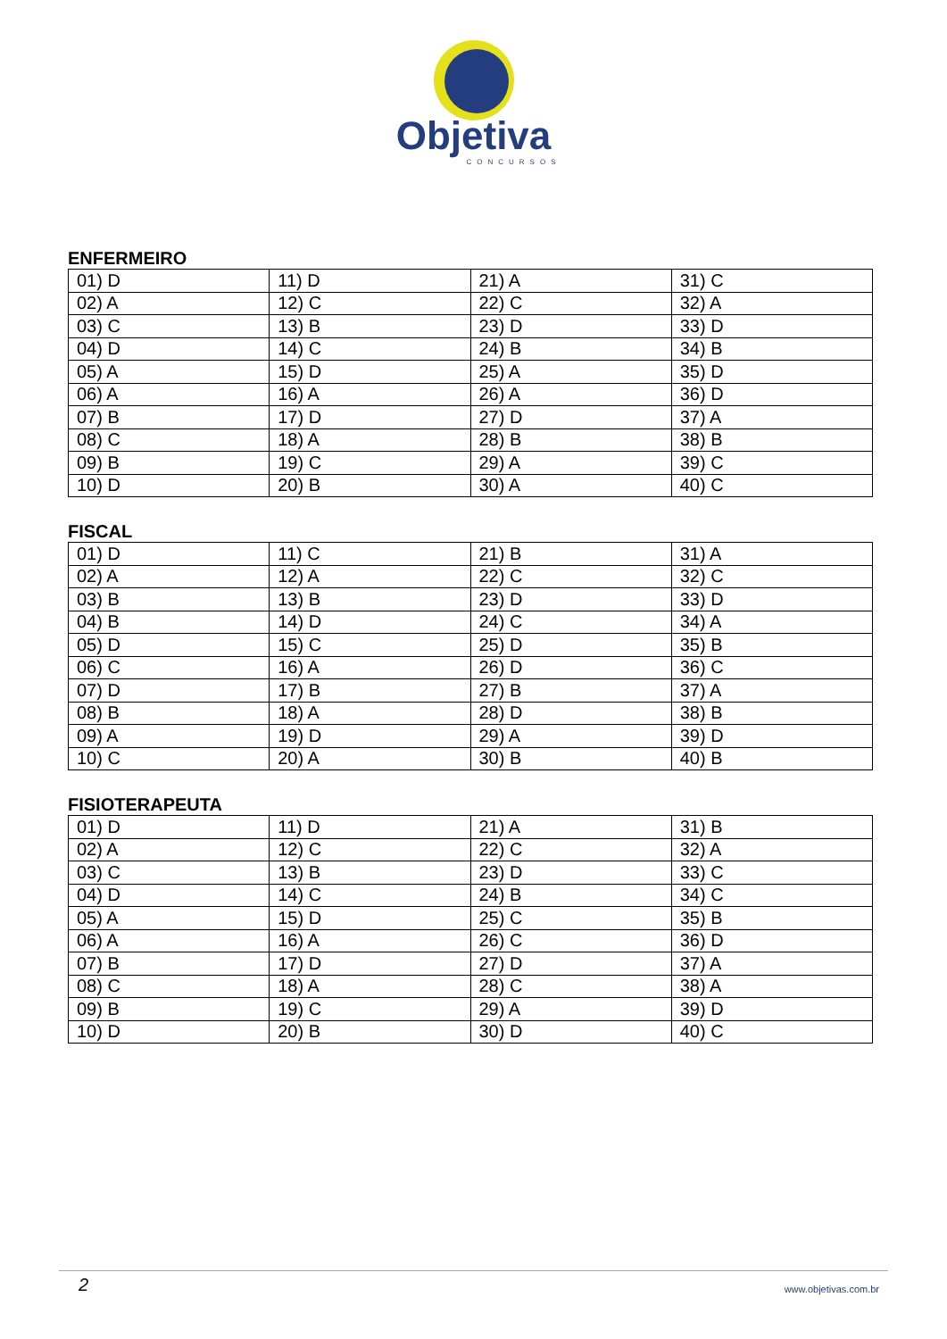Objetiva
CONCURSOS
ENFERMEIRO
| 01) D | 11) D | 21) A | 31) C |
| 02) A | 12) C | 22) C | 32) A |
| 03) C | 13) B | 23) D | 33) D |
| 04) D | 14) C | 24) B | 34) B |
| 05) A | 15) D | 25) A | 35) D |
| 06) A | 16) A | 26) A | 36) D |
| 07) B | 17) D | 27) D | 37) A |
| 08) C | 18) A | 28) B | 38) B |
| 09) B | 19) C | 29) A | 39) C |
| 10) D | 20) B | 30) A | 40) C |
FISCAL
| 01) D | 11) C | 21) B | 31) A |
| 02) A | 12) A | 22) C | 32) C |
| 03) B | 13) B | 23) D | 33) D |
| 04) B | 14) D | 24) C | 34) A |
| 05) D | 15) C | 25) D | 35) B |
| 06) C | 16) A | 26) D | 36) C |
| 07) D | 17) B | 27) B | 37) A |
| 08) B | 18) A | 28) D | 38) B |
| 09) A | 19) D | 29) A | 39) D |
| 10) C | 20) A | 30) B | 40) B |
FISIOTERAPEUTA
| 01) D | 11) D | 21) A | 31) B |
| 02) A | 12) C | 22) C | 32) A |
| 03) C | 13) B | 23) D | 33) C |
| 04) D | 14) C | 24) B | 34) C |
| 05) A | 15) D | 25) C | 35) B |
| 06) A | 16) A | 26) C | 36) D |
| 07) B | 17) D | 27) D | 37) A |
| 08) C | 18) A | 28) C | 38) A |
| 09) B | 19) C | 29) A | 39) D |
| 10) D | 20) B | 30) D | 40) C |
2 www.objetivas.com.br